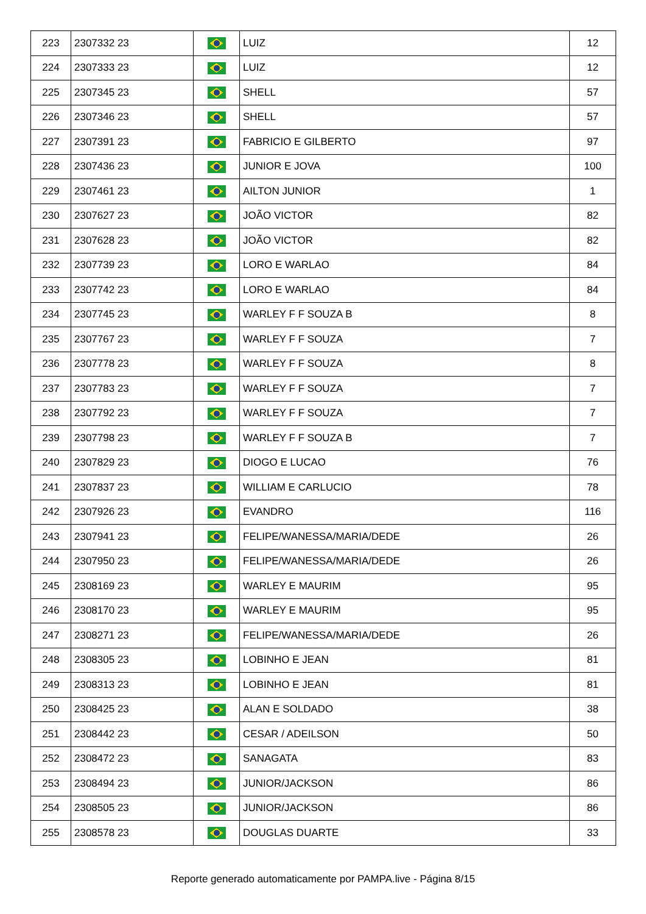| 223 | 2307332 23 | | LUIZ | 12 |
| 224 | 2307333 23 | | LUIZ | 12 |
| 225 | 2307345 23 | | SHELL | 57 |
| 226 | 2307346 23 | | SHELL | 57 |
| 227 | 2307391 23 | | FABRICIO E GILBERTO | 97 |
| 228 | 2307436 23 | | JUNIOR E JOVA | 100 |
| 229 | 2307461 23 | | AILTON JUNIOR | 1 |
| 230 | 2307627 23 | | JOÃO VICTOR | 82 |
| 231 | 2307628 23 | | JOÃO VICTOR | 82 |
| 232 | 2307739 23 | | LORO E WARLAO | 84 |
| 233 | 2307742 23 | | LORO E WARLAO | 84 |
| 234 | 2307745 23 | | WARLEY F F SOUZA B | 8 |
| 235 | 2307767 23 | | WARLEY F F SOUZA | 7 |
| 236 | 2307778 23 | | WARLEY F F SOUZA | 8 |
| 237 | 2307783 23 | | WARLEY F F SOUZA | 7 |
| 238 | 2307792 23 | | WARLEY F F SOUZA | 7 |
| 239 | 2307798 23 | | WARLEY F F SOUZA B | 7 |
| 240 | 2307829 23 | | DIOGO E LUCAO | 76 |
| 241 | 2307837 23 | | WILLIAM E CARLUCIO | 78 |
| 242 | 2307926 23 | | EVANDRO | 116 |
| 243 | 2307941 23 | | FELIPE/WANESSA/MARIA/DEDE | 26 |
| 244 | 2307950 23 | | FELIPE/WANESSA/MARIA/DEDE | 26 |
| 245 | 2308169 23 | | WARLEY E MAURIM | 95 |
| 246 | 2308170 23 | | WARLEY E MAURIM | 95 |
| 247 | 2308271 23 | | FELIPE/WANESSA/MARIA/DEDE | 26 |
| 248 | 2308305 23 | | LOBINHO E JEAN | 81 |
| 249 | 2308313 23 | | LOBINHO E JEAN | 81 |
| 250 | 2308425 23 | | ALAN E SOLDADO | 38 |
| 251 | 2308442 23 | | CESAR / ADEILSON | 50 |
| 252 | 2308472 23 | | SANAGATA | 83 |
| 253 | 2308494 23 | | JUNIOR/JACKSON | 86 |
| 254 | 2308505 23 | | JUNIOR/JACKSON | 86 |
| 255 | 2308578 23 | | DOUGLAS DUARTE | 33 |
Reporte generado automaticamente por PAMPA.live - Página 8/15